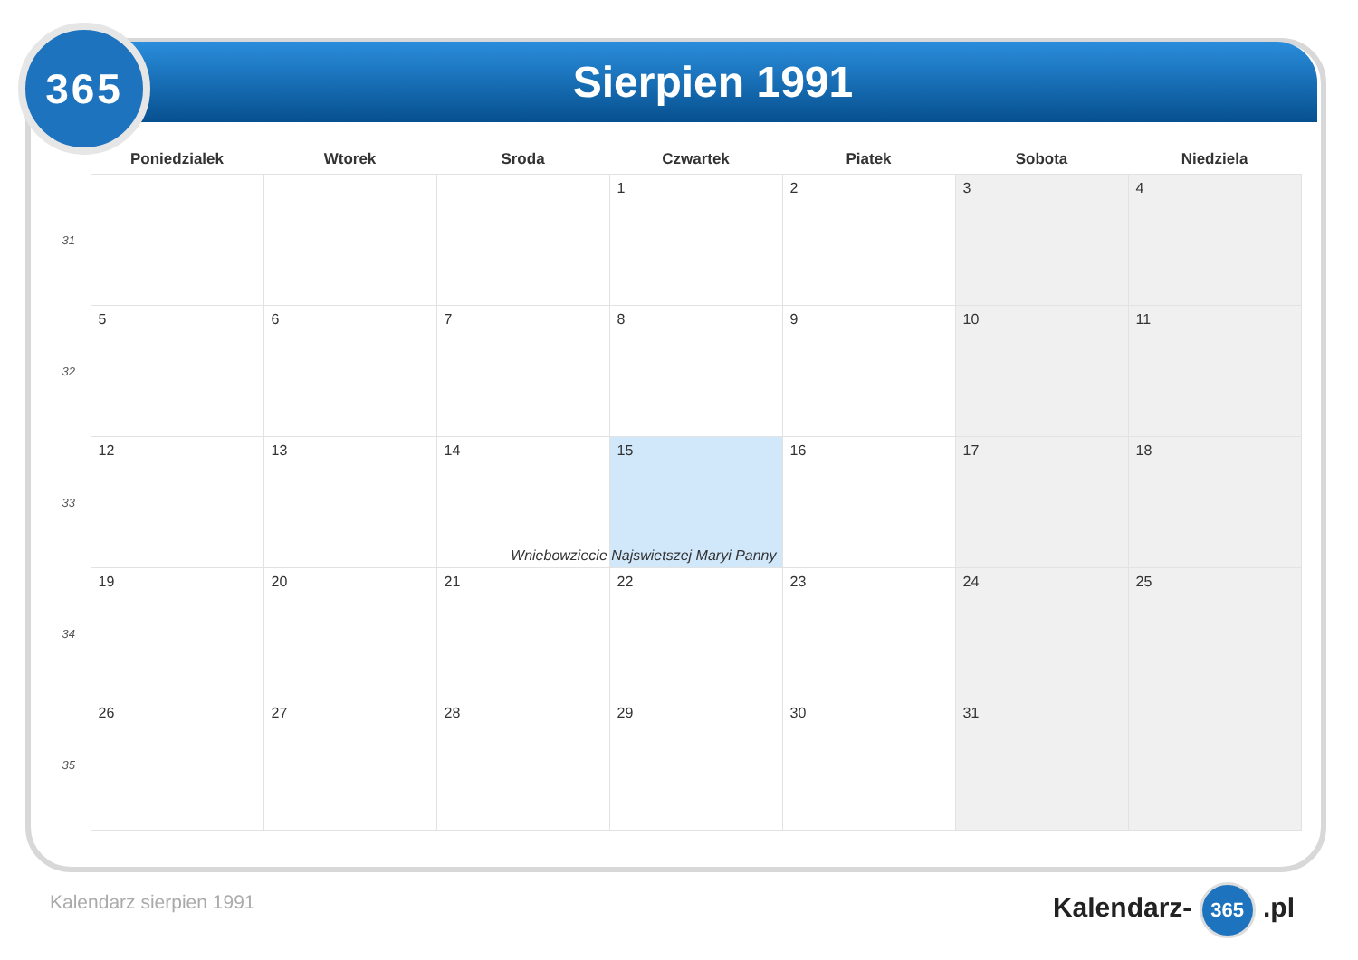Sierpien 1991
365
| | Poniedzialek | Wtorek | Sroda | Czwartek | Piatek | Sobota | Niedziela |
| --- | --- | --- | --- | --- | --- | --- | --- |
| 31 | | | | 1 | 2 | 3 | 4 |
| 32 | 5 | 6 | 7 | 8 | 9 | 10 | 11 |
| 33 | 12 | 13 | 14 | 15 Wniebowziecie Najswietszej Maryi Panny | 16 | 17 | 18 |
| 34 | 19 | 20 | 21 | 22 | 23 | 24 | 25 |
| 35 | 26 | 27 | 28 | 29 | 30 | 31 | |
Kalendarz sierpien 1991 Kalendarz- 365 .pl